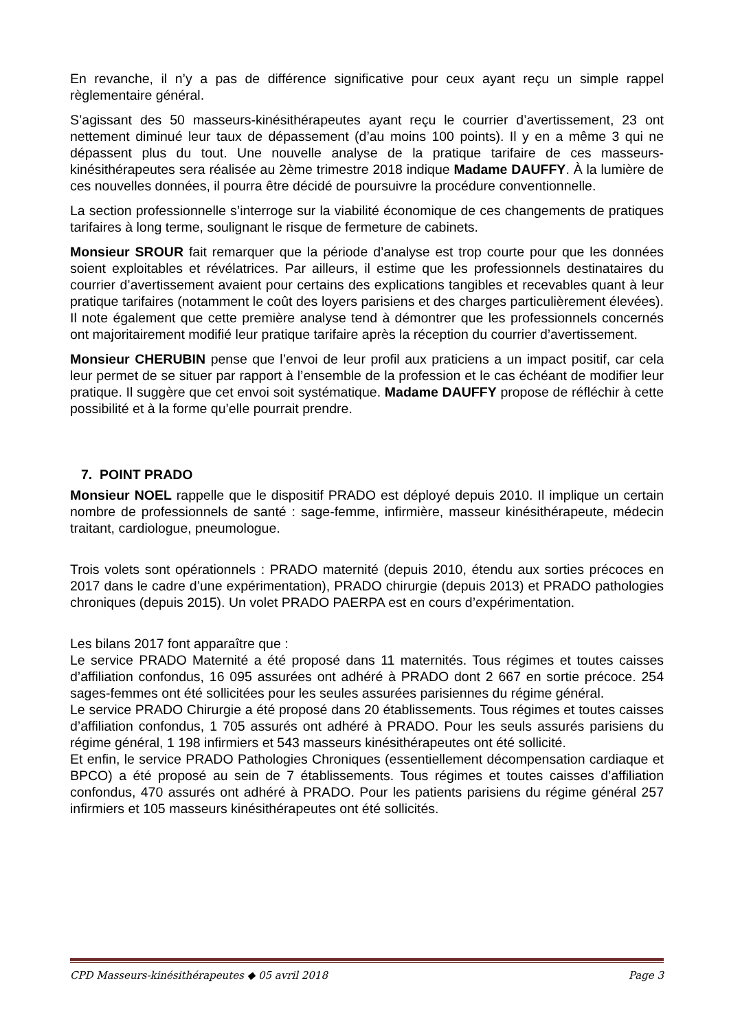En revanche, il n’y a pas de différence significative pour ceux ayant reçu un simple rappel règlementaire général.
S’agissant des 50 masseurs-kinésithérapeutes ayant reçu le courrier d’avertissement, 23 ont nettement diminué leur taux de dépassement (d’au moins 100 points). Il y en a même 3 qui ne dépassent plus du tout. Une nouvelle analyse de la pratique tarifaire de ces masseurs-kinésithérapeutes sera réalisée au 2ème trimestre 2018 indique Madame DAUFFY. À la lumière de ces nouvelles données, il pourra être décidé de poursuivre la procédure conventionnelle.
La section professionnelle s’interroge sur la viabilité économique de ces changements de pratiques tarifaires à long terme, soulignant le risque de fermeture de cabinets.
Monsieur SROUR fait remarquer que la période d’analyse est trop courte pour que les données soient exploitables et révélatrices. Par ailleurs, il estime que les professionnels destinataires du courrier d’avertissement avaient pour certains des explications tangibles et recevables quant à leur pratique tarifaires (notamment le coût des loyers parisiens et des charges particulièrement élevées). Il note également que cette première analyse tend à démontrer que les professionnels concernés ont majoritairement modifié leur pratique tarifaire après la réception du courrier d’avertissement.
Monsieur CHERUBIN pense que l’envoi de leur profil aux praticiens a un impact positif, car cela leur permet de se situer par rapport à l’ensemble de la profession et le cas échéant de modifier leur pratique. Il suggère que cet envoi soit systématique. Madame DAUFFY propose de réfléchir à cette possibilité et à la forme qu’elle pourrait prendre.
7. POINT PRADO
Monsieur NOEL rappelle que le dispositif PRADO est déployé depuis 2010. Il implique un certain nombre de professionnels de santé : sage-femme, infirmière, masseur kinésithérapeute, médecin traitant, cardiologue, pneumologue.
Trois volets sont opérationnels : PRADO maternité (depuis 2010, étendu aux sorties précoces en 2017 dans le cadre d’une expérimentation), PRADO chirurgie (depuis 2013) et PRADO pathologies chroniques (depuis 2015). Un volet PRADO PAERPA est en cours d’expérimentation.
Les bilans 2017 font apparaître que :
Le service PRADO Maternité a été proposé dans 11 maternités. Tous régimes et toutes caisses d’affiliation confondus, 16 095 assurées ont adhéré à PRADO dont 2 667 en sortie précoce. 254 sages-femmes ont été sollicitées pour les seules assurées parisiennes du régime général.
Le service PRADO Chirurgie a été proposé dans 20 établissements. Tous régimes et toutes caisses d’affiliation confondus, 1 705 assurés ont adhéré à PRADO. Pour les seuls assurés parisiens du régime général, 1 198 infirmiers et 543 masseurs kinésithérapeutes ont été sollicité.
Et enfin, le service PRADO Pathologies Chroniques (essentiellement décompensation cardiaque et BPCO) a été proposé au sein de 7 établissements. Tous régimes et toutes caisses d’affiliation confondus, 470 assurés ont adhéré à PRADO. Pour les patients parisiens du régime général 257 infirmiers et 105 masseurs kinésithérapeutes ont été sollicités.
CPD Masseurs-kinésithérapeutes ◆ 05 avril 2018 Page 3